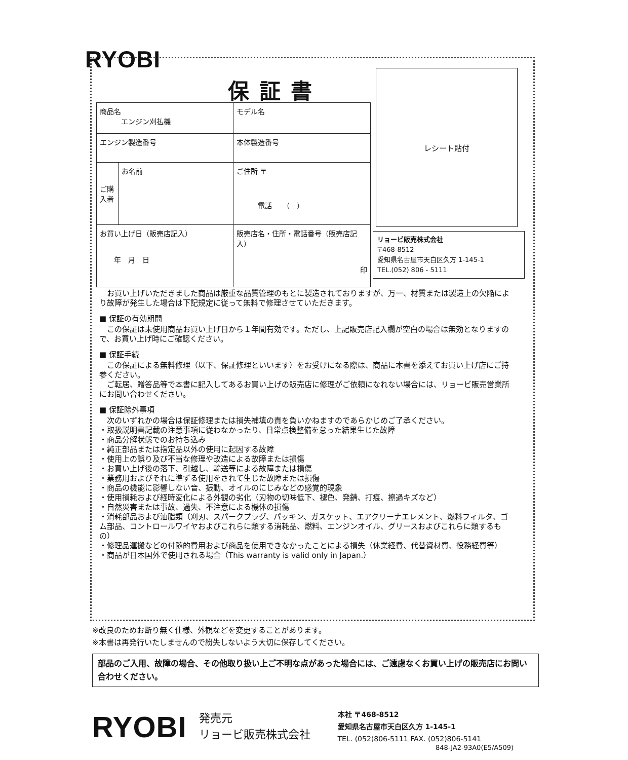RYOBI
保証書
| 商品名 エンジン刈払機 | | モデル名 |
| エンジン製造番号 | | 本体製造番号 |
| ご購入者 | お名前 | ご住所 〒 電話 （ ） |
| お買い上げ日（販売店記入） 年 月 日 | | 販売店名・住所・電話番号（販売店記入） 印 |
レシート貼付
リョービ販売株式会社
〒468-8512
愛知県名古屋市天白区久方 1-145-1
TEL.(052) 806 - 5111
　お買い上げいただきました商品は厳重な品質管理のもとに製造されておりますが、万一、材質または製造上の欠陥により故障が発生した場合は下記規定に従って無料で修理させていただきます。
■ 保証の有効期間
　この保証は未使用商品お買い上げ日から１年間有効です。ただし、上記販売店記入欄が空白の場合は無効となりますので、お買い上げ時にご確認ください。
■ 保証手続
　この保証による無料修理（以下、保証修理といいます）をお受けになる際は、商品に本書を添えてお買い上げ店にご持参ください。
　ご転居、贈答品等で本書に記入してあるお買い上げの販売店に修理がご依頼になれない場合には、リョービ販売営業所にお問い合わせください。
■ 保証除外事項
　次のいずれかの場合は保証修理または損失補填の責を負いかねますのであらかじめご了承ください。
・取扱説明書記載の注意事項に従わなかったり、日常点検整備を怠った結果生じた故障
・商品分解状態でのお持ち込み
・純正部品または指定品以外の使用に起因する故障
・使用上の誤り及び不当な修理や改造による故障または損傷
・お買い上げ後の落下、引越し、輸送等による故障または損傷
・業務用およびそれに準ずる使用をされて生じた故障または損傷
・商品の機能に影響しない音、振動、オイルのにじみなどの感覚的現象
・使用損耗および経時変化による外観の劣化（刃物の切味低下、褪色、発錆、打痕、擦過キズなど）
・自然災害または事故、過失、不注意による機体の損傷
・消耗部品および油脂類（刈刃、スパークプラグ、パッキン、ガスケット、エアクリーナエレメント、燃料フィルタ、ゴム部品、コントロールワイヤおよびこれらに類する消耗品、燃料、エンジンオイル、グリースおよびこれらに類するもの）
・修理品運搬などの付随的費用および商品を使用できなかったことによる損失（休業経費、代替資材費、役務経費等）
・商品が日本国外で使用される場合（This warranty is valid only in Japan.）
※改良のためお断り無く仕様、外観などを変更することがあります。
※本書は再発行いたしませんので紛失しないよう大切に保存してください。
部品のご入用、故障の場合、その他取り扱い上ご不明な点があった場合には、ご遠慮なくお買い上げの販売店にお問い合わせください。
RYOBI
発売元
リョービ販売株式会社
本社 〒468-8512
愛知県名古屋市天白区久方 1-145-1
TEL. (052)806-5111 FAX. (052)806-5141
848-JA2-93A0(E5/A509)